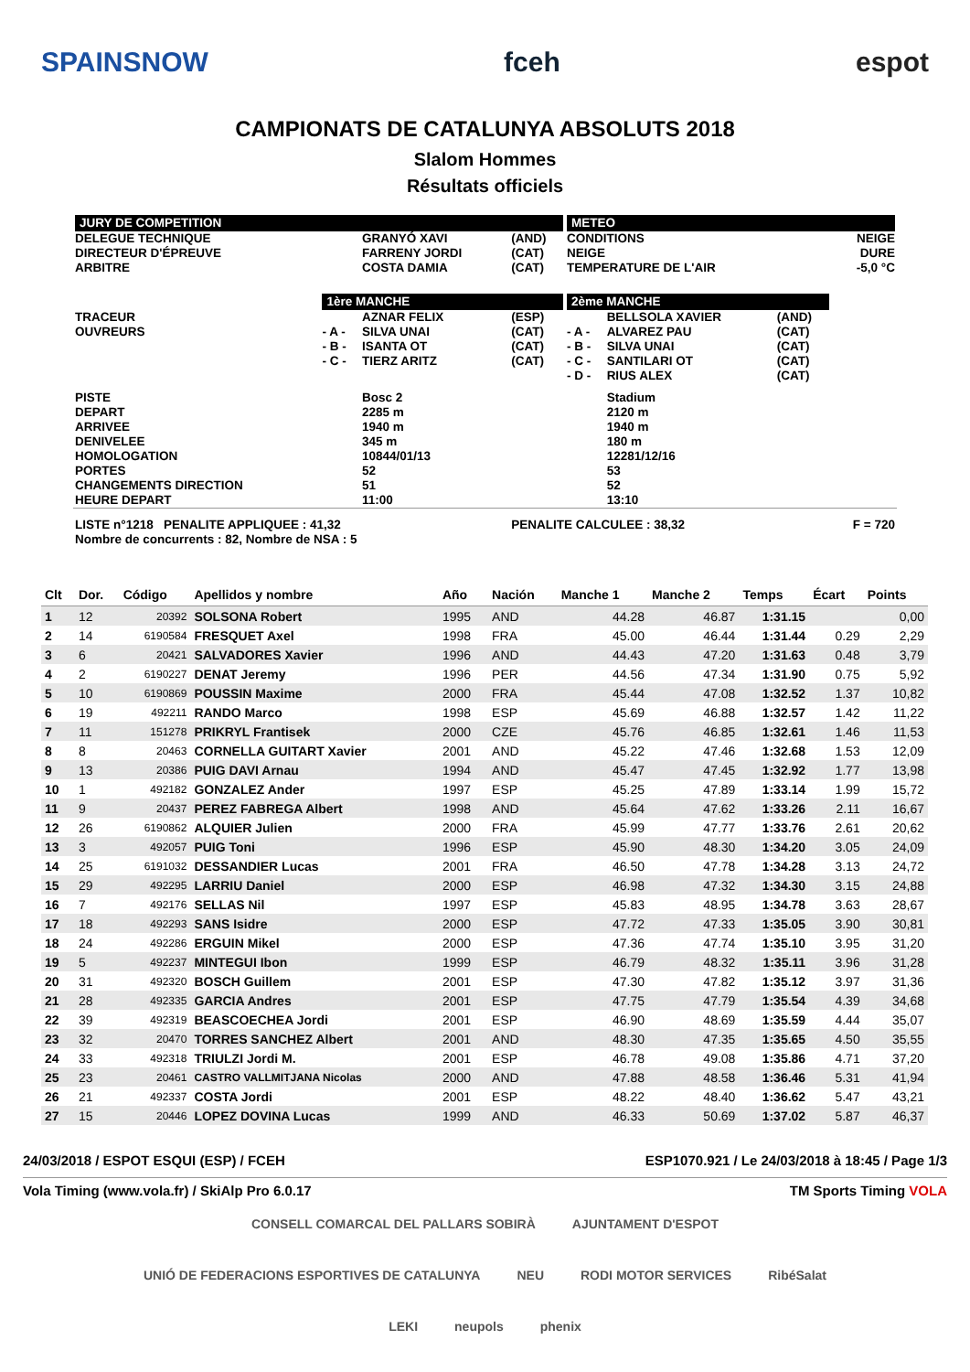SPAINSNOW fceh espot
CAMPIONATS DE CATALUNYA ABSOLUTS 2018
Slalom Hommes
Résultats officiels
| JURY DE COMPETITION | | | | METEO | | | |
| DELEGUE TECHNIQUE DIRECTEUR D'ÉPREUVE ARBITRE | | GRANYÓ XAVI FARRENY JORDI COSTA DAMIA | (AND) (CAT) (CAT) | CONDITIONS NEIGE TEMPERATURE DE L'AIR | | | NEIGE DURE -5,0 °C |
| | 1ère MANCHE | | | 2ème MANCHE | | | |
| TRACEUR OUVREURS | - A - - B - - C - | AZNAR FELIX SILVA UNAI ISANTA OT TIERZ ARITZ | (ESP) (CAT) (CAT) (CAT) | - A - - B - - C - - D - | BELLSOLA XAVIER ALVAREZ PAU SILVA UNAI SANTILARI OT RIUS ALEX | (AND) (CAT) (CAT) (CAT) (CAT) | |
| PISTE DEPART ARRIVEE DENIVELEE HOMOLOGATION PORTES CHANGEMENTS DIRECTION HEURE DEPART | | Bosc 2 2285 m 1940 m 345 m 10844/01/13 52 51 11:00 | | | Stadium 2120 m 1940 m 180 m 12281/12/16 53 52 13:10 | | |
| LISTE n°1218 PENALITE APPLIQUEE : 41,32 Nombre de concurrents : 82, Nombre de NSA : 5 | | | PENALITE CALCULEE : 38,32 | | | | F = 720 |
| Clt | Dor. | Código | Apellidos y nombre | Año | Nación | Manche 1 | Manche 2 | Temps | Écart | Points |
| --- | --- | --- | --- | --- | --- | --- | --- | --- | --- | --- |
| 1 | 12 | 20392 | SOLSONA Robert | 1995 | AND | 44.28 | 46.87 | 1:31.15 | | 0,00 |
| 2 | 14 | 6190584 | FRESQUET Axel | 1998 | FRA | 45.00 | 46.44 | 1:31.44 | 0.29 | 2,29 |
| 3 | 6 | 20421 | SALVADORES Xavier | 1996 | AND | 44.43 | 47.20 | 1:31.63 | 0.48 | 3,79 |
| 4 | 2 | 6190227 | DENAT Jeremy | 1996 | PER | 44.56 | 47.34 | 1:31.90 | 0.75 | 5,92 |
| 5 | 10 | 6190869 | POUSSIN Maxime | 2000 | FRA | 45.44 | 47.08 | 1:32.52 | 1.37 | 10,82 |
| 6 | 19 | 492211 | RANDO Marco | 1998 | ESP | 45.69 | 46.88 | 1:32.57 | 1.42 | 11,22 |
| 7 | 11 | 151278 | PRIKRYL Frantisek | 2000 | CZE | 45.76 | 46.85 | 1:32.61 | 1.46 | 11,53 |
| 8 | 8 | 20463 | CORNELLA GUITART Xavier | 2001 | AND | 45.22 | 47.46 | 1:32.68 | 1.53 | 12,09 |
| 9 | 13 | 20386 | PUIG DAVI Arnau | 1994 | AND | 45.47 | 47.45 | 1:32.92 | 1.77 | 13,98 |
| 10 | 1 | 492182 | GONZALEZ Ander | 1997 | ESP | 45.25 | 47.89 | 1:33.14 | 1.99 | 15,72 |
| 11 | 9 | 20437 | PEREZ FABREGA Albert | 1998 | AND | 45.64 | 47.62 | 1:33.26 | 2.11 | 16,67 |
| 12 | 26 | 6190862 | ALQUIER Julien | 2000 | FRA | 45.99 | 47.77 | 1:33.76 | 2.61 | 20,62 |
| 13 | 3 | 492057 | PUIG Toni | 1996 | ESP | 45.90 | 48.30 | 1:34.20 | 3.05 | 24,09 |
| 14 | 25 | 6191032 | DESSANDIER Lucas | 2001 | FRA | 46.50 | 47.78 | 1:34.28 | 3.13 | 24,72 |
| 15 | 29 | 492295 | LARRIU Daniel | 2000 | ESP | 46.98 | 47.32 | 1:34.30 | 3.15 | 24,88 |
| 16 | 7 | 492176 | SELLAS Nil | 1997 | ESP | 45.83 | 48.95 | 1:34.78 | 3.63 | 28,67 |
| 17 | 18 | 492293 | SANS Isidre | 2000 | ESP | 47.72 | 47.33 | 1:35.05 | 3.90 | 30,81 |
| 18 | 24 | 492286 | ERGUIN Mikel | 2000 | ESP | 47.36 | 47.74 | 1:35.10 | 3.95 | 31,20 |
| 19 | 5 | 492237 | MINTEGUI Ibon | 1999 | ESP | 46.79 | 48.32 | 1:35.11 | 3.96 | 31,28 |
| 20 | 31 | 492320 | BOSCH Guillem | 2001 | ESP | 47.30 | 47.82 | 1:35.12 | 3.97 | 31,36 |
| 21 | 28 | 492335 | GARCIA Andres | 2001 | ESP | 47.75 | 47.79 | 1:35.54 | 4.39 | 34,68 |
| 22 | 39 | 492319 | BEASCOECHEA Jordi | 2001 | ESP | 46.90 | 48.69 | 1:35.59 | 4.44 | 35,07 |
| 23 | 32 | 20470 | TORRES SANCHEZ Albert | 2001 | AND | 48.30 | 47.35 | 1:35.65 | 4.50 | 35,55 |
| 24 | 33 | 492318 | TRIULZI Jordi M. | 2001 | ESP | 46.78 | 49.08 | 1:35.86 | 4.71 | 37,20 |
| 25 | 23 | 20461 | CASTRO VALLMITJANA Nicolas | 2000 | AND | 47.88 | 48.58 | 1:36.46 | 5.31 | 41,94 |
| 26 | 21 | 492337 | COSTA Jordi | 2001 | ESP | 48.22 | 48.40 | 1:36.62 | 5.47 | 43,21 |
| 27 | 15 | 20446 | LOPEZ DOVINA Lucas | 1999 | AND | 46.33 | 50.69 | 1:37.02 | 5.87 | 46,37 |
24/03/2018 / ESPOT ESQUI (ESP) / FCEH ESP1070.921 / Le 24/03/2018 à 18:45 / Page 1/3
Vola Timing (www.vola.fr) / SkiAlp Pro 6.0.17 TM Sports Timing VOLA
CONSELL COMARCAL DEL PALLARS SOBIRÀ AJUNTAMENT D'ESPOT UNIÓ DE FEDERACIONS ESPORTIVES DE CATALUNYA NEU RODI MOTOR SERVICES RibéSalat LEKI neupols phenix